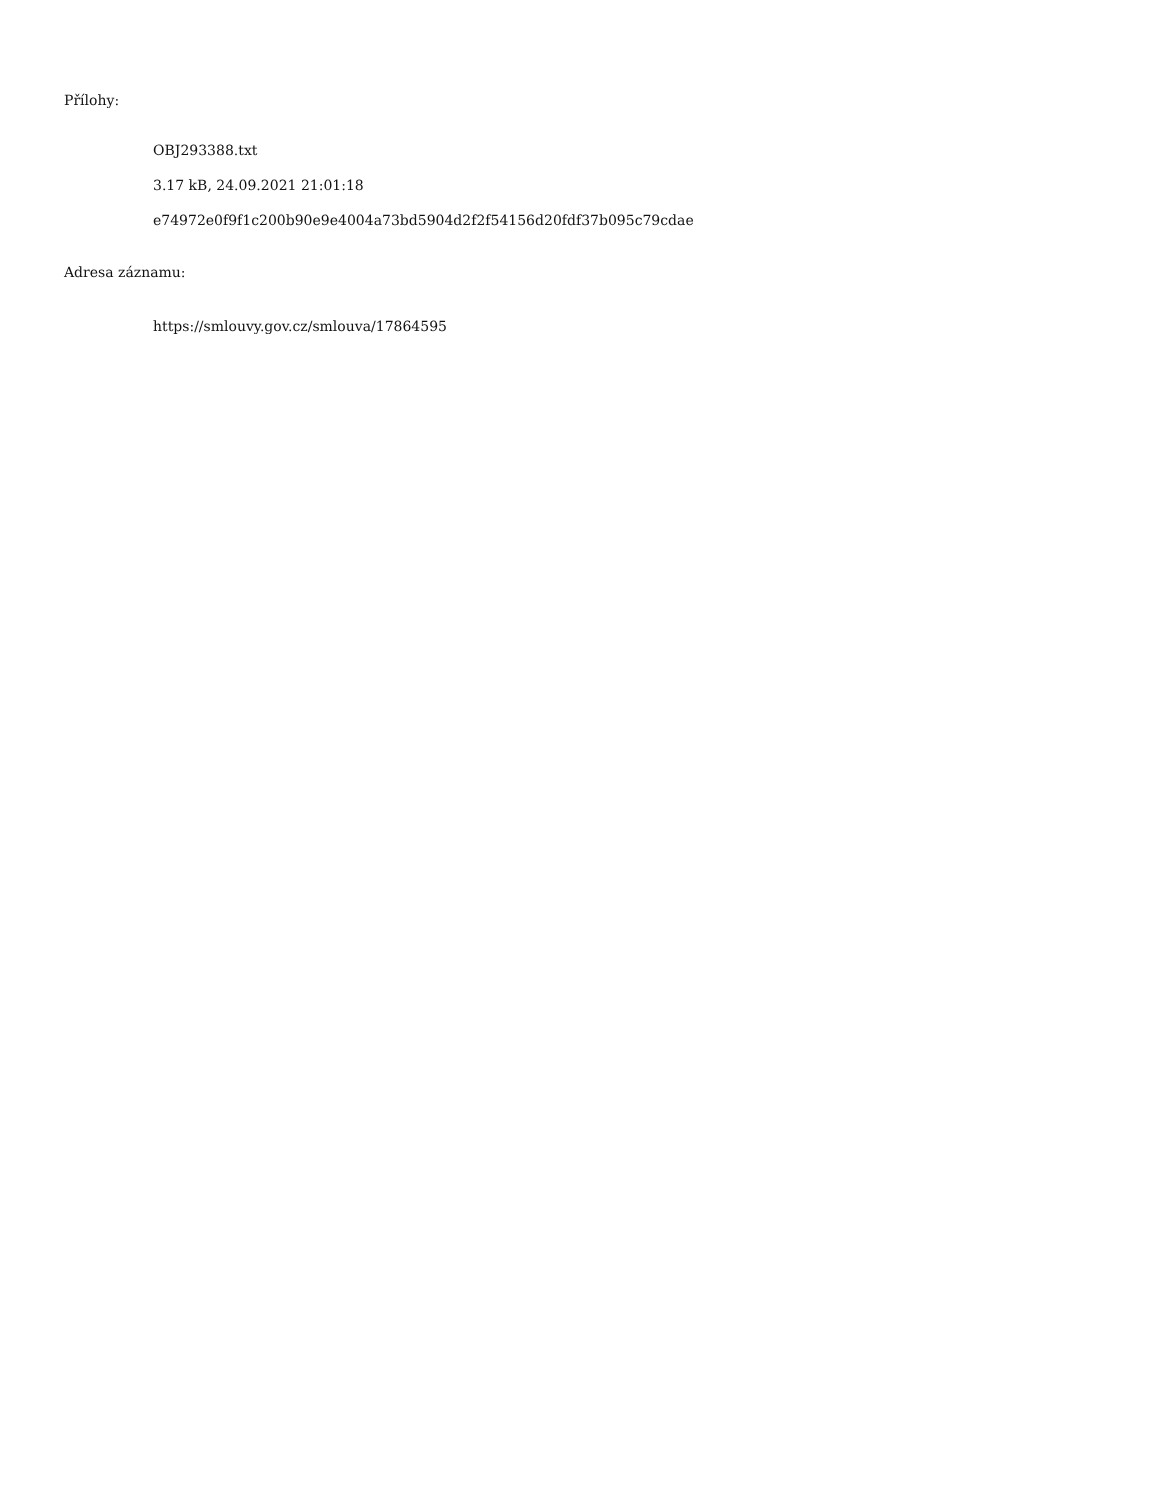Přílohy:
OBJ293388.txt
3.17 kB, 24.09.2021 21:01:18
e74972e0f9f1c200b90e9e4004a73bd5904d2f2f54156d20fdf37b095c79cdae
Adresa záznamu:
https://smlouvy.gov.cz/smlouva/17864595